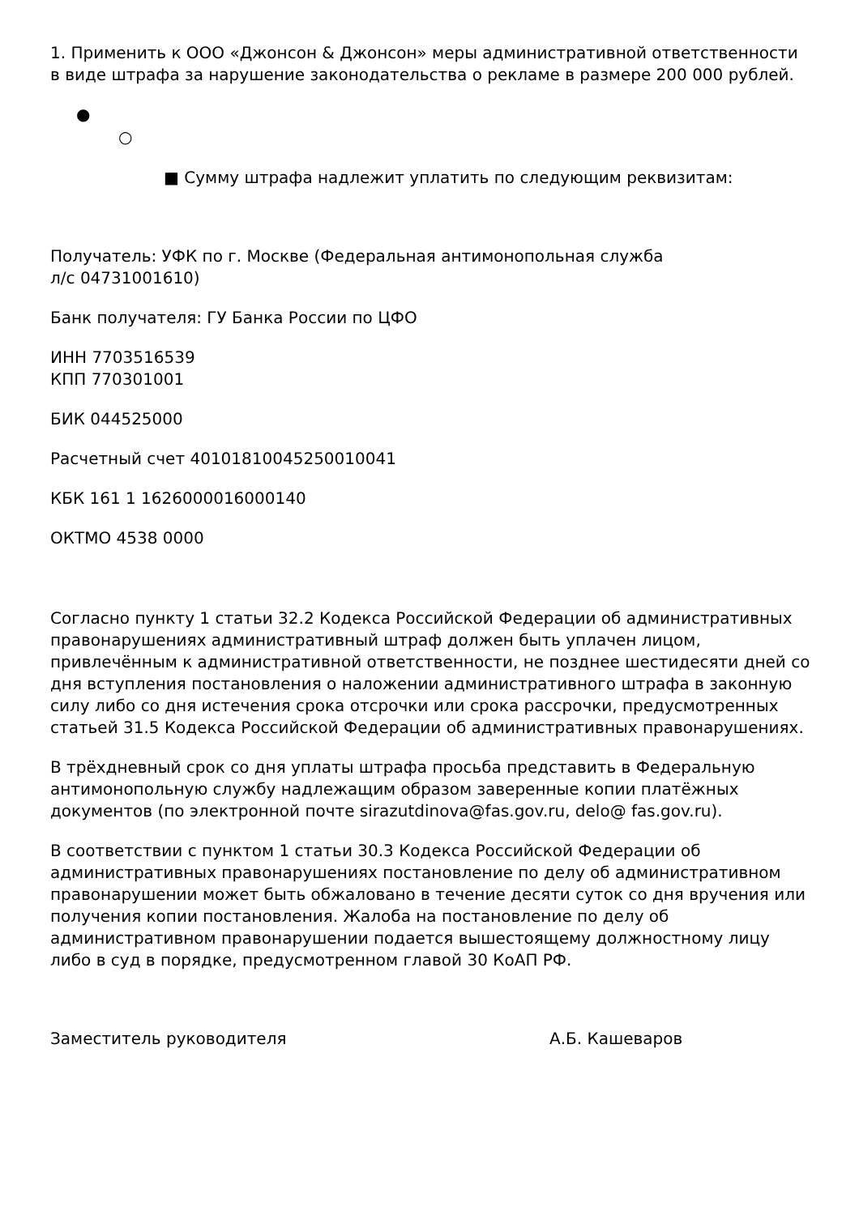1. Применить к ООО «Джонсон & Джонсон» меры административной ответственности в виде штрафа за нарушение законодательства о рекламе в размере 200 000 рублей.
●
○
■ Сумму штрафа надлежит уплатить по следующим реквизитам:
Получатель: УФК по г. Москве (Федеральная антимонопольная служба
л/с 04731001610)
Банк получателя: ГУ Банка России по ЦФО
ИНН 7703516539
КПП 770301001
БИК 044525000
Расчетный счет 40101810045250010041
КБК 161 1 1626000016000140
ОКТМО 4538 0000
Согласно пункту 1 статьи 32.2 Кодекса Российской Федерации об административных правонарушениях административный штраф должен быть уплачен лицом, привлечённым к административной ответственности, не позднее шестидесяти дней со дня вступления постановления о наложении административного штрафа в законную силу либо со дня истечения срока отсрочки или срока рассрочки, предусмотренных статьей 31.5 Кодекса Российской Федерации об административных правонарушениях.
В трёхдневный срок со дня уплаты штрафа просьба представить в Федеральную антимонопольную службу надлежащим образом заверенные копии платёжных документов (по электронной почте sirazutdinova@fas.gov.ru, delo@ fas.gov.ru).
В соответствии с пунктом 1 статьи 30.3 Кодекса Российской Федерации об административных правонарушениях постановление по делу об административном правонарушении может быть обжаловано в течение десяти суток со дня вручения или получения копии постановления. Жалоба на постановление по делу об административном правонарушении подается вышестоящему должностному лицу либо в суд в порядке, предусмотренном главой 30 КоАП РФ.
Заместитель руководителя А.Б. Кашеваров